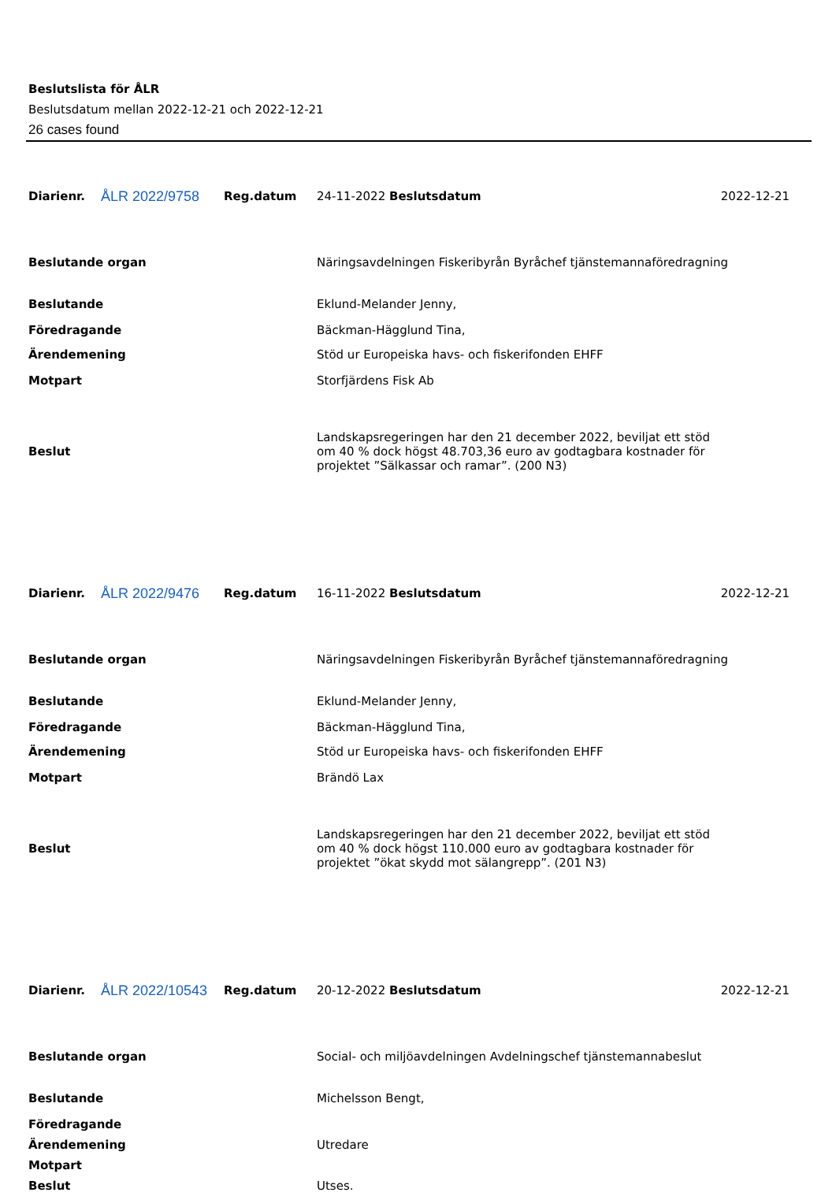Beslutslista för ÅLR
Beslutsdatum mellan 2022-12-21 och 2022-12-21
26 cases found
| Diarienr. | ÅLR 2022/9758 | Reg.datum | 24-11-2022 Beslutsdatum | 2022-12-21 |
| Beslutande organ | | | Näringsavdelningen Fiskeribyrån Byråchef tjänstemannaföredragning | |
| Beslutande | | | Eklund-Melander Jenny, | |
| Föredragande | | | Bäckman-Hägglund Tina, | |
| Ärendemening | | | Stöd ur Europeiska havs- och fiskerifonden EHFF | |
| Motpart | | | Storfjärdens Fisk Ab | |
| Beslut | | | Landskapsregeringen har den 21 december 2022, beviljat ett stöd om 40 % dock högst 48.703,36 euro av godtagbara kostnader för projektet ”Sälkassar och ramar”. (200 N3) | |
| Diarienr. | ÅLR 2022/9476 | Reg.datum | 16-11-2022 Beslutsdatum | 2022-12-21 |
| Beslutande organ | | | Näringsavdelningen Fiskeribyrån Byråchef tjänstemannaföredragning | |
| Beslutande | | | Eklund-Melander Jenny, | |
| Föredragande | | | Bäckman-Hägglund Tina, | |
| Ärendemening | | | Stöd ur Europeiska havs- och fiskerifonden EHFF | |
| Motpart | | | Brändö Lax | |
| Beslut | | | Landskapsregeringen har den 21 december 2022, beviljat ett stöd om 40 % dock högst 110.000 euro av godtagbara kostnader för projektet ”ökat skydd mot sälangrepp”. (201 N3) | |
| Diarienr. | ÅLR 2022/10543 | Reg.datum | 20-12-2022 Beslutsdatum | 2022-12-21 |
| Beslutande organ | | | Social- och miljöavdelningen Avdelningschef tjänstemannabeslut | |
| Beslutande | | | Michelsson Bengt, | |
| Föredragande | | | | |
| Ärendemening | | | Utredare | |
| Motpart | | | | |
| Beslut | | | Utses. | |